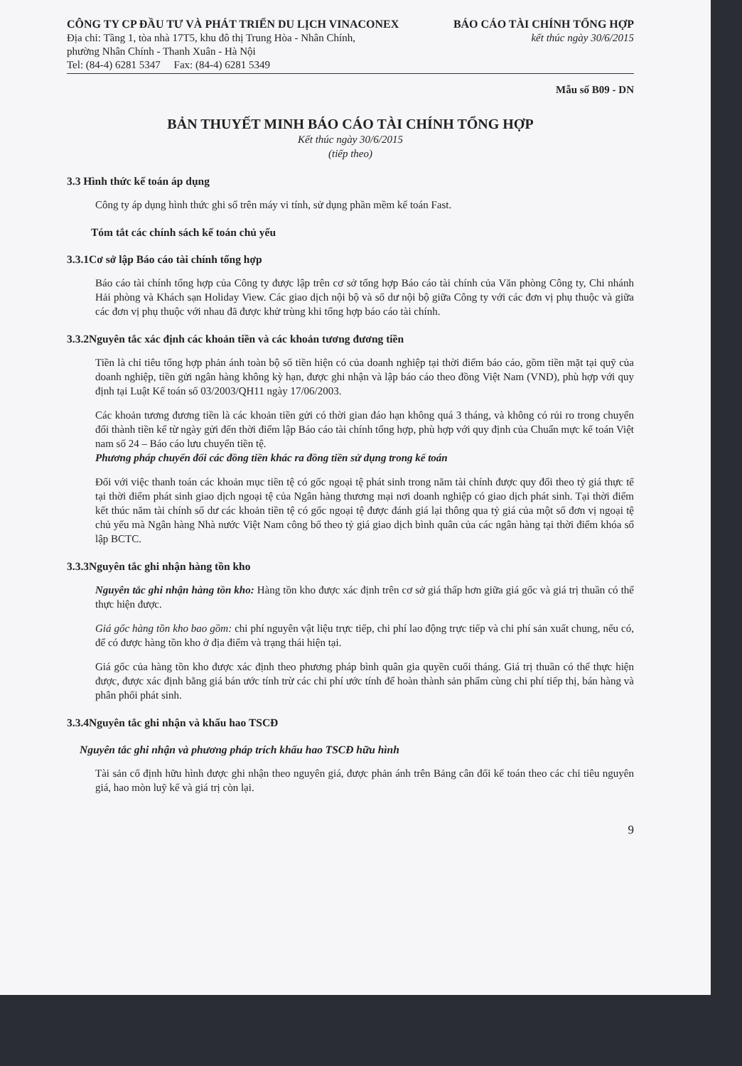CÔNG TY CP ĐẦU TƯ VÀ PHÁT TRIỂN DU LỊCH VINACONEX
Địa chỉ: Tầng 1, tòa nhà 17T5, khu đô thị Trung Hòa - Nhân Chính,
phường Nhân Chính - Thanh Xuân - Hà Nội
Tel: (84-4) 6281 5347 Fax: (84-4) 6281 5349
BÁO CÁO TÀI CHÍNH TỔNG HỢP
kết thúc ngày 30/6/2015
Mẫu số B09 - DN
BẢN THUYẾT MINH BÁO CÁO TÀI CHÍNH TỔNG HỢP
Kết thúc ngày 30/6/2015
(tiếp theo)
3.3 Hình thức kế toán áp dụng
Công ty áp dụng hình thức ghi sổ trên máy vi tính, sử dụng phần mềm kế toán Fast.
Tóm tắt các chính sách kế toán chủ yếu
3.3.1Cơ sở lập Báo cáo tài chính tổng hợp
Báo cáo tài chính tổng hợp của Công ty được lập trên cơ sở tổng hợp Báo cáo tài chính của Văn phòng Công ty, Chi nhánh Hải phòng và Khách sạn Holiday View. Các giao dịch nội bộ và số dư nội bộ giữa Công ty với các đơn vị phụ thuộc và giữa các đơn vị phụ thuộc với nhau đã được khử trùng khi tổng hợp báo cáo tài chính.
3.3.2Nguyên tắc xác định các khoản tiền và các khoản tương đương tiền
Tiền là chỉ tiêu tổng hợp phản ánh toàn bộ số tiền hiện có của doanh nghiệp tại thời điểm báo cáo, gồm tiền mặt tại quỹ của doanh nghiệp, tiền gửi ngân hàng không kỳ hạn, được ghi nhận và lập báo cáo theo đồng Việt Nam (VND), phù hợp với quy định tại Luật Kế toán số 03/2003/QH11 ngày 17/06/2003.
Các khoản tương đương tiền là các khoản tiền gửi có thời gian đáo hạn không quá 3 tháng, và không có rủi ro trong chuyển đổi thành tiền kể từ ngày gửi đến thời điểm lập Báo cáo tài chính tổng hợp, phù hợp với quy định của Chuẩn mực kế toán Việt nam số 24 – Báo cáo lưu chuyển tiền tệ.
Phương pháp chuyển đổi các đồng tiền khác ra đồng tiền sử dụng trong kế toán
Đối với việc thanh toán các khoản mục tiền tệ có gốc ngoại tệ phát sinh trong năm tài chính được quy đổi theo tỷ giá thực tế tại thời điểm phát sinh giao dịch ngoại tệ của Ngân hàng thương mại nơi doanh nghiệp có giao dịch phát sinh. Tại thời điểm kết thúc năm tài chính số dư các khoản tiền tệ có gốc ngoại tệ được đánh giá lại thông qua tỷ giá của một số đơn vị ngoại tệ chủ yếu mà Ngân hàng Nhà nước Việt Nam công bố theo tỷ giá giao dịch bình quân của các ngân hàng tại thời điểm khóa sổ lập BCTC.
3.3.3Nguyên tắc ghi nhận hàng tồn kho
Nguyên tắc ghi nhận hàng tồn kho: Hàng tồn kho được xác định trên cơ sở giá thấp hơn giữa giá gốc và giá trị thuần có thể thực hiện được.
Giá gốc hàng tồn kho bao gồm: chi phí nguyên vật liệu trực tiếp, chi phí lao động trực tiếp và chi phí sản xuất chung, nếu có, để có được hàng tồn kho ở địa điểm và trạng thái hiện tại.
Giá gốc của hàng tồn kho được xác định theo phương pháp bình quân gia quyền cuối tháng. Giá trị thuần có thể thực hiện được, được xác định bằng giá bán ước tính trừ các chi phí ước tính để hoàn thành sản phẩm cùng chi phí tiếp thị, bán hàng và phân phối phát sinh.
3.3.4Nguyên tắc ghi nhận và khấu hao TSCĐ
Nguyên tắc ghi nhận và phương pháp trích khấu hao TSCĐ hữu hình
Tài sản cố định hữu hình được ghi nhận theo nguyên giá, được phản ánh trên Bảng cân đối kế toán theo các chỉ tiêu nguyên giá, hao mòn luỹ kế và giá trị còn lại.
9